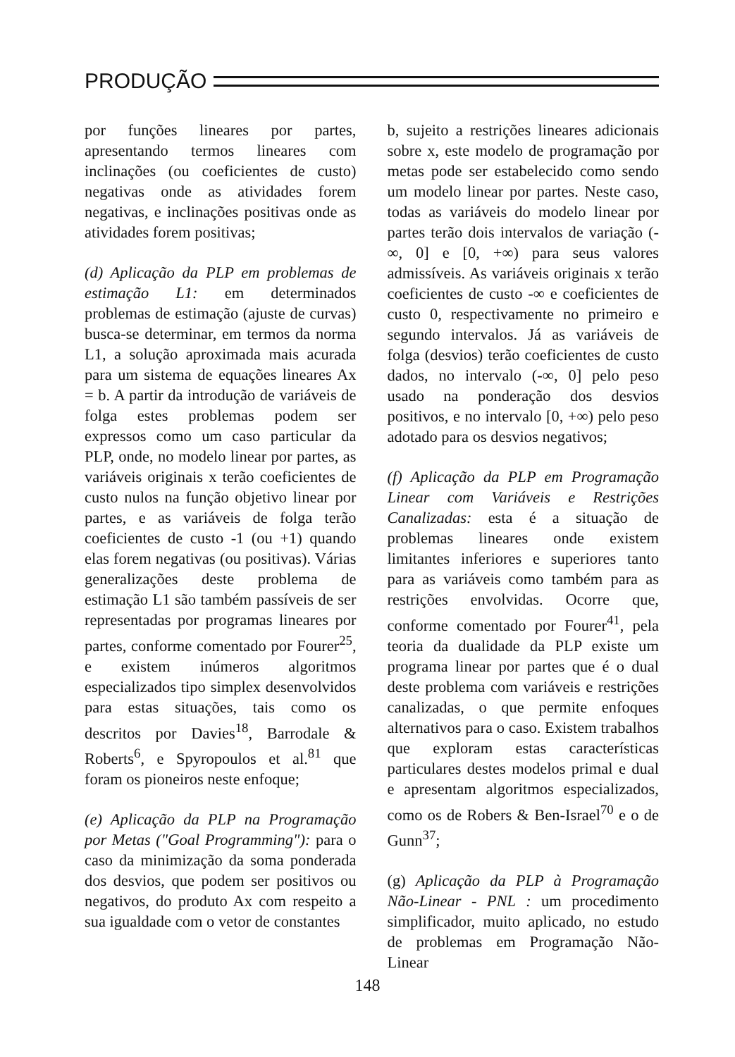PRODUÇÃO
por funções lineares por partes, apresentando termos lineares com inclinações (ou coeficientes de custo) negativas onde as atividades forem negativas, e inclinações positivas onde as atividades forem positivas;
(d) Aplicação da PLP em problemas de estimação L1: em determinados problemas de estimação (ajuste de curvas) busca-se determinar, em termos da norma L1, a solução aproximada mais acurada para um sistema de equações lineares Ax = b. A partir da introdução de variáveis de folga estes problemas podem ser expressos como um caso particular da PLP, onde, no modelo linear por partes, as variáveis originais x terão coeficientes de custo nulos na função objetivo linear por partes, e as variáveis de folga terão coeficientes de custo -1 (ou +1) quando elas forem negativas (ou positivas). Várias generalizações deste problema de estimação L1 são também passíveis de ser representadas por programas lineares por partes, conforme comentado por Fourer<sup>25</sup>, e existem inúmeros algoritmos especializados tipo simplex desenvolvidos para estas situações, tais como os descritos por Davies<sup>18</sup>, Barrodale & Roberts<sup>6</sup>, e Spyropoulos et al.<sup>81</sup> que foram os pioneiros neste enfoque;
(e) Aplicação da PLP na Programação por Metas ("Goal Programming"): para o caso da minimização da soma ponderada dos desvios, que podem ser positivos ou negativos, do produto Ax com respeito a sua igualdade com o vetor de constantes
b, sujeito a restrições lineares adicionais sobre x, este modelo de programação por metas pode ser estabelecido como sendo um modelo linear por partes. Neste caso, todas as variáveis do modelo linear por partes terão dois intervalos de variação (-∞, 0] e [0, +∞) para seus valores admissíveis. As variáveis originais x terão coeficientes de custo -∞ e coeficientes de custo 0, respectivamente no primeiro e segundo intervalos. Já as variáveis de folga (desvios) terão coeficientes de custo dados, no intervalo (-∞, 0] pelo peso usado na ponderação dos desvios positivos, e no intervalo [0, +∞) pelo peso adotado para os desvios negativos;
(f) Aplicação da PLP em Programação Linear com Variáveis e Restrições Canalizadas: esta é a situação de problemas lineares onde existem limitantes inferiores e superiores tanto para as variáveis como também para as restrições envolvidas. Ocorre que, conforme comentado por Fourer<sup>41</sup>, pela teoria da dualidade da PLP existe um programa linear por partes que é o dual deste problema com variáveis e restrições canalizadas, o que permite enfoques alternativos para o caso. Existem trabalhos que exploram estas características particulares destes modelos primal e dual e apresentam algoritmos especializados, como os de Robers & Ben-Israel<sup>70</sup> e o de Gunn<sup>37</sup>;
(g) Aplicação da PLP à Programação Não-Linear - PNL : um procedimento simplificador, muito aplicado, no estudo de problemas em Programação Não-Linear
148